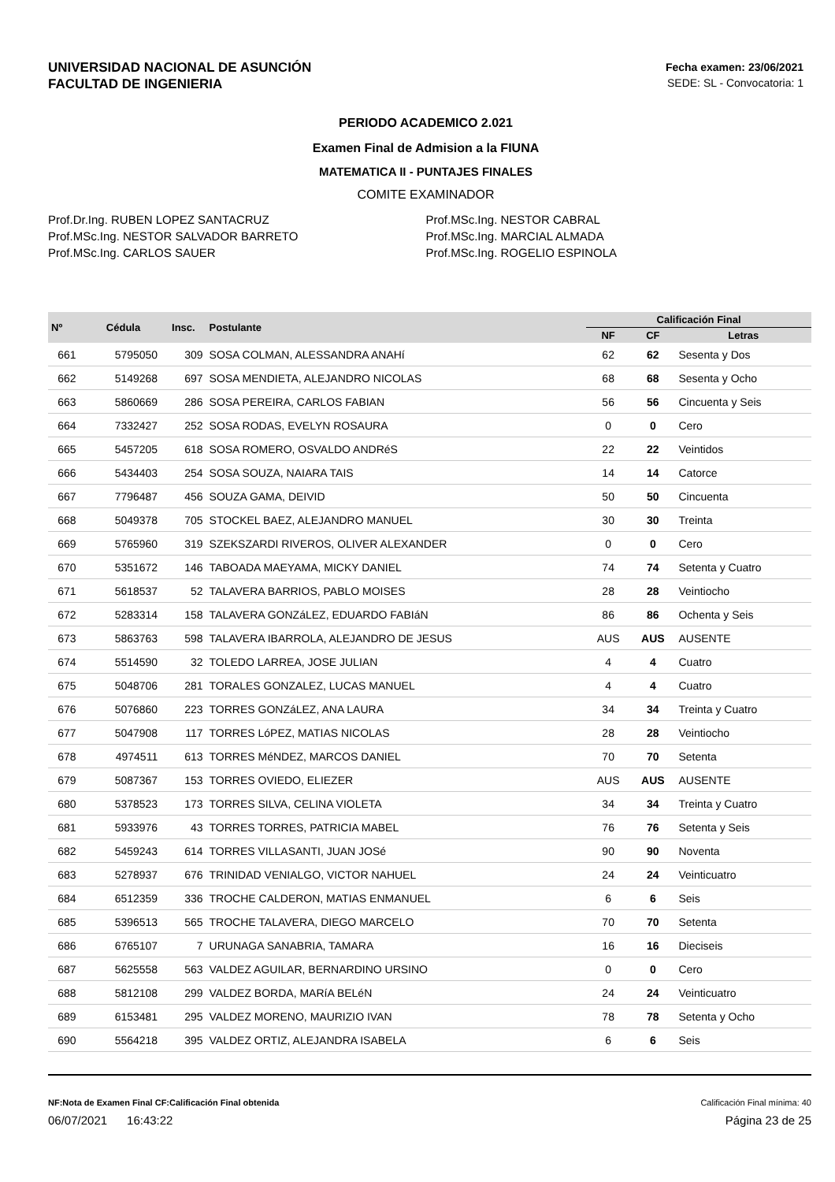UNIVERSIDAD NACIONAL DE ASUNCIÓN
FACULTAD DE INGENIERIA
Fecha examen: 23/06/2021
SEDE: SL - Convocatoria: 1
PERIODO ACADEMICO 2.021
Examen Final de Admision a la FIUNA
MATEMATICA II - PUNTAJES FINALES
COMITE EXAMINADOR
Prof.Dr.Ing. RUBEN LOPEZ SANTACRUZ
Prof.MSc.Ing. NESTOR SALVADOR BARRETO
Prof.MSc.Ing. CARLOS SAUER
Prof.MSc.Ing. NESTOR CABRAL
Prof.MSc.Ing. MARCIAL ALMADA
Prof.MSc.Ing. ROGELIO ESPINOLA
| Nº | Cédula | Insc. | Postulante | Calificación Final | | |
| --- | --- | --- | --- | --- | --- | --- |
| | | | | NF | CF | Letras |
| 661 | 5795050 | 309 | SOSA COLMAN, ALESSANDRA ANAHí | 62 | 62 | Sesenta y Dos |
| 662 | 5149268 | 697 | SOSA MENDIETA, ALEJANDRO NICOLAS | 68 | 68 | Sesenta y Ocho |
| 663 | 5860669 | 286 | SOSA PEREIRA, CARLOS FABIAN | 56 | 56 | Cincuenta y Seis |
| 664 | 7332427 | 252 | SOSA RODAS, EVELYN ROSAURA | 0 | 0 | Cero |
| 665 | 5457205 | 618 | SOSA ROMERO, OSVALDO ANDRéS | 22 | 22 | Veintidos |
| 666 | 5434403 | 254 | SOSA SOUZA, NAIARA TAIS | 14 | 14 | Catorce |
| 667 | 7796487 | 456 | SOUZA GAMA, DEIVID | 50 | 50 | Cincuenta |
| 668 | 5049378 | 705 | STOCKEL BAEZ, ALEJANDRO MANUEL | 30 | 30 | Treinta |
| 669 | 5765960 | 319 | SZEKSZARDI RIVEROS, OLIVER ALEXANDER | 0 | 0 | Cero |
| 670 | 5351672 | 146 | TABOADA MAEYAMA, MICKY DANIEL | 74 | 74 | Setenta y Cuatro |
| 671 | 5618537 | 52 | TALAVERA BARRIOS, PABLO MOISES | 28 | 28 | Veintiocho |
| 672 | 5283314 | 158 | TALAVERA GONZáLEZ, EDUARDO FABIáN | 86 | 86 | Ochenta y Seis |
| 673 | 5863763 | 598 | TALAVERA IBARROLA, ALEJANDRO DE JESUS | AUS | AUS | AUSENTE |
| 674 | 5514590 | 32 | TOLEDO LARREA, JOSE JULIAN | 4 | 4 | Cuatro |
| 675 | 5048706 | 281 | TORALES GONZALEZ, LUCAS MANUEL | 4 | 4 | Cuatro |
| 676 | 5076860 | 223 | TORRES GONZáLEZ, ANA LAURA | 34 | 34 | Treinta y Cuatro |
| 677 | 5047908 | 117 | TORRES LóPEZ, MATIAS NICOLAS | 28 | 28 | Veintiocho |
| 678 | 4974511 | 613 | TORRES MéNDEZ, MARCOS DANIEL | 70 | 70 | Setenta |
| 679 | 5087367 | 153 | TORRES OVIEDO, ELIEZER | AUS | AUS | AUSENTE |
| 680 | 5378523 | 173 | TORRES SILVA, CELINA VIOLETA | 34 | 34 | Treinta y Cuatro |
| 681 | 5933976 | 43 | TORRES TORRES, PATRICIA MABEL | 76 | 76 | Setenta y Seis |
| 682 | 5459243 | 614 | TORRES VILLASANTI, JUAN JOSé | 90 | 90 | Noventa |
| 683 | 5278937 | 676 | TRINIDAD VENIALGO, VICTOR NAHUEL | 24 | 24 | Veinticuatro |
| 684 | 6512359 | 336 | TROCHE CALDERON, MATIAS ENMANUEL | 6 | 6 | Seis |
| 685 | 5396513 | 565 | TROCHE TALAVERA, DIEGO MARCELO | 70 | 70 | Setenta |
| 686 | 6765107 | 7 | URUNAGA SANABRIA, TAMARA | 16 | 16 | Dieciseis |
| 687 | 5625558 | 563 | VALDEZ AGUILAR, BERNARDINO URSINO | 0 | 0 | Cero |
| 688 | 5812108 | 299 | VALDEZ BORDA, MARíA BELéN | 24 | 24 | Veinticuatro |
| 689 | 6153481 | 295 | VALDEZ MORENO, MAURIZIO IVAN | 78 | 78 | Setenta y Ocho |
| 690 | 5564218 | 395 | VALDEZ ORTIZ, ALEJANDRA ISABELA | 6 | 6 | Seis |
NF:Nota de Examen Final CF:Calificación Final obtenida Calificación Final mínima: 40
06/07/2021 16:43:22 Página 23 de 25